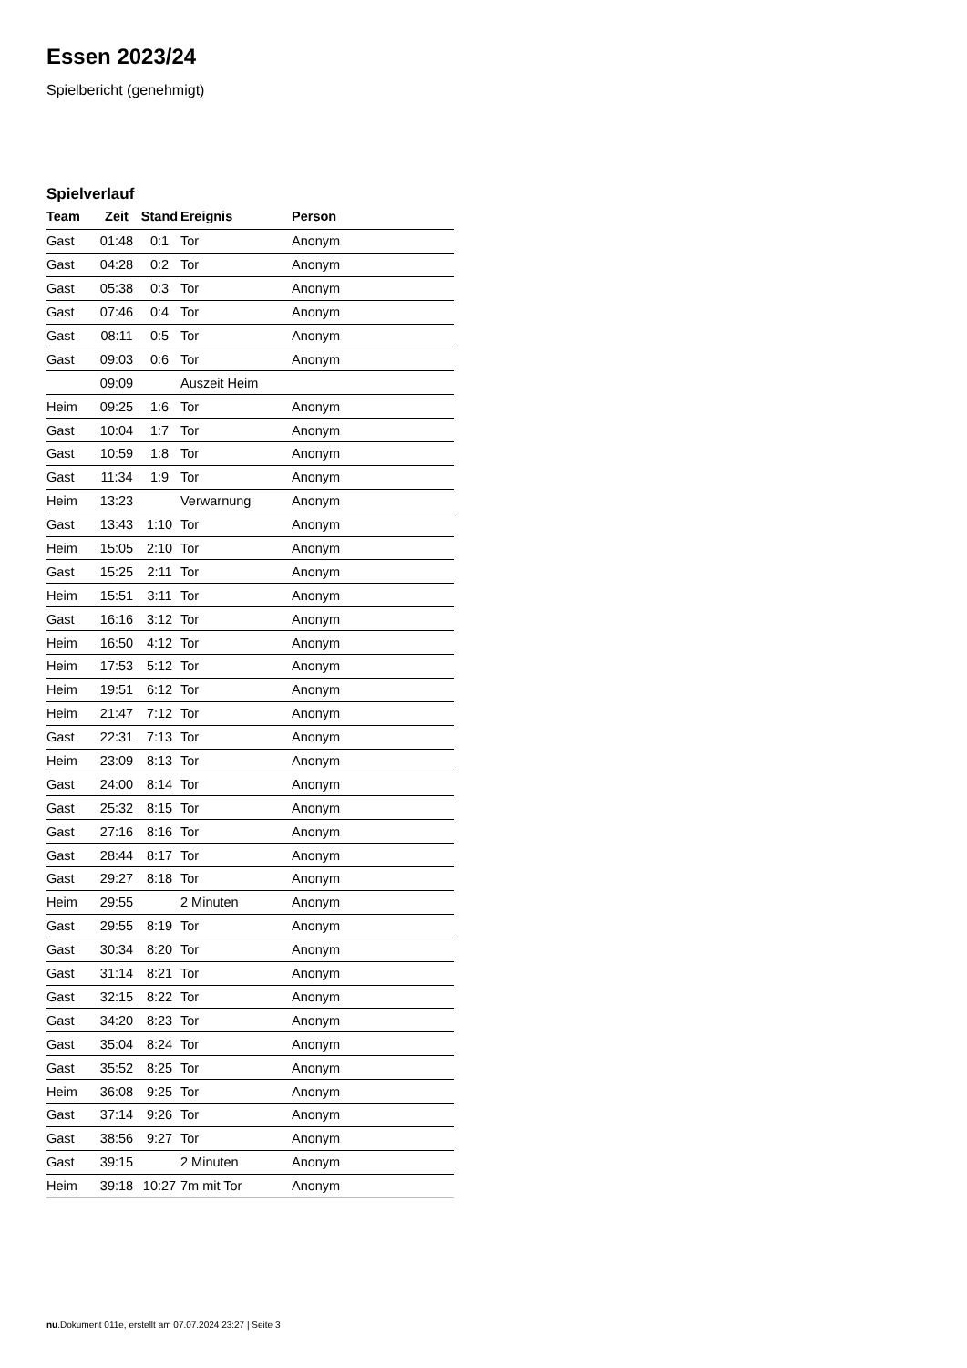Essen 2023/24
Spielbericht (genehmigt)
Spielverlauf
| Team | Zeit | Stand | Ereignis | Person |
| --- | --- | --- | --- | --- |
| Gast | 01:48 | 0:1 | Tor | Anonym |
| Gast | 04:28 | 0:2 | Tor | Anonym |
| Gast | 05:38 | 0:3 | Tor | Anonym |
| Gast | 07:46 | 0:4 | Tor | Anonym |
| Gast | 08:11 | 0:5 | Tor | Anonym |
| Gast | 09:03 | 0:6 | Tor | Anonym |
| | 09:09 | | Auszeit Heim | |
| Heim | 09:25 | 1:6 | Tor | Anonym |
| Gast | 10:04 | 1:7 | Tor | Anonym |
| Gast | 10:59 | 1:8 | Tor | Anonym |
| Gast | 11:34 | 1:9 | Tor | Anonym |
| Heim | 13:23 | | Verwarnung | Anonym |
| Gast | 13:43 | 1:10 | Tor | Anonym |
| Heim | 15:05 | 2:10 | Tor | Anonym |
| Gast | 15:25 | 2:11 | Tor | Anonym |
| Heim | 15:51 | 3:11 | Tor | Anonym |
| Gast | 16:16 | 3:12 | Tor | Anonym |
| Heim | 16:50 | 4:12 | Tor | Anonym |
| Heim | 17:53 | 5:12 | Tor | Anonym |
| Heim | 19:51 | 6:12 | Tor | Anonym |
| Heim | 21:47 | 7:12 | Tor | Anonym |
| Gast | 22:31 | 7:13 | Tor | Anonym |
| Heim | 23:09 | 8:13 | Tor | Anonym |
| Gast | 24:00 | 8:14 | Tor | Anonym |
| Gast | 25:32 | 8:15 | Tor | Anonym |
| Gast | 27:16 | 8:16 | Tor | Anonym |
| Gast | 28:44 | 8:17 | Tor | Anonym |
| Gast | 29:27 | 8:18 | Tor | Anonym |
| Heim | 29:55 | | 2 Minuten | Anonym |
| Gast | 29:55 | 8:19 | Tor | Anonym |
| Gast | 30:34 | 8:20 | Tor | Anonym |
| Gast | 31:14 | 8:21 | Tor | Anonym |
| Gast | 32:15 | 8:22 | Tor | Anonym |
| Gast | 34:20 | 8:23 | Tor | Anonym |
| Gast | 35:04 | 8:24 | Tor | Anonym |
| Gast | 35:52 | 8:25 | Tor | Anonym |
| Heim | 36:08 | 9:25 | Tor | Anonym |
| Gast | 37:14 | 9:26 | Tor | Anonym |
| Gast | 38:56 | 9:27 | Tor | Anonym |
| Gast | 39:15 | | 2 Minuten | Anonym |
| Heim | 39:18 | 10:27 | 7m mit Tor | Anonym |
nu.Dokument 011e, erstellt am 07.07.2024 23:27 | Seite 3